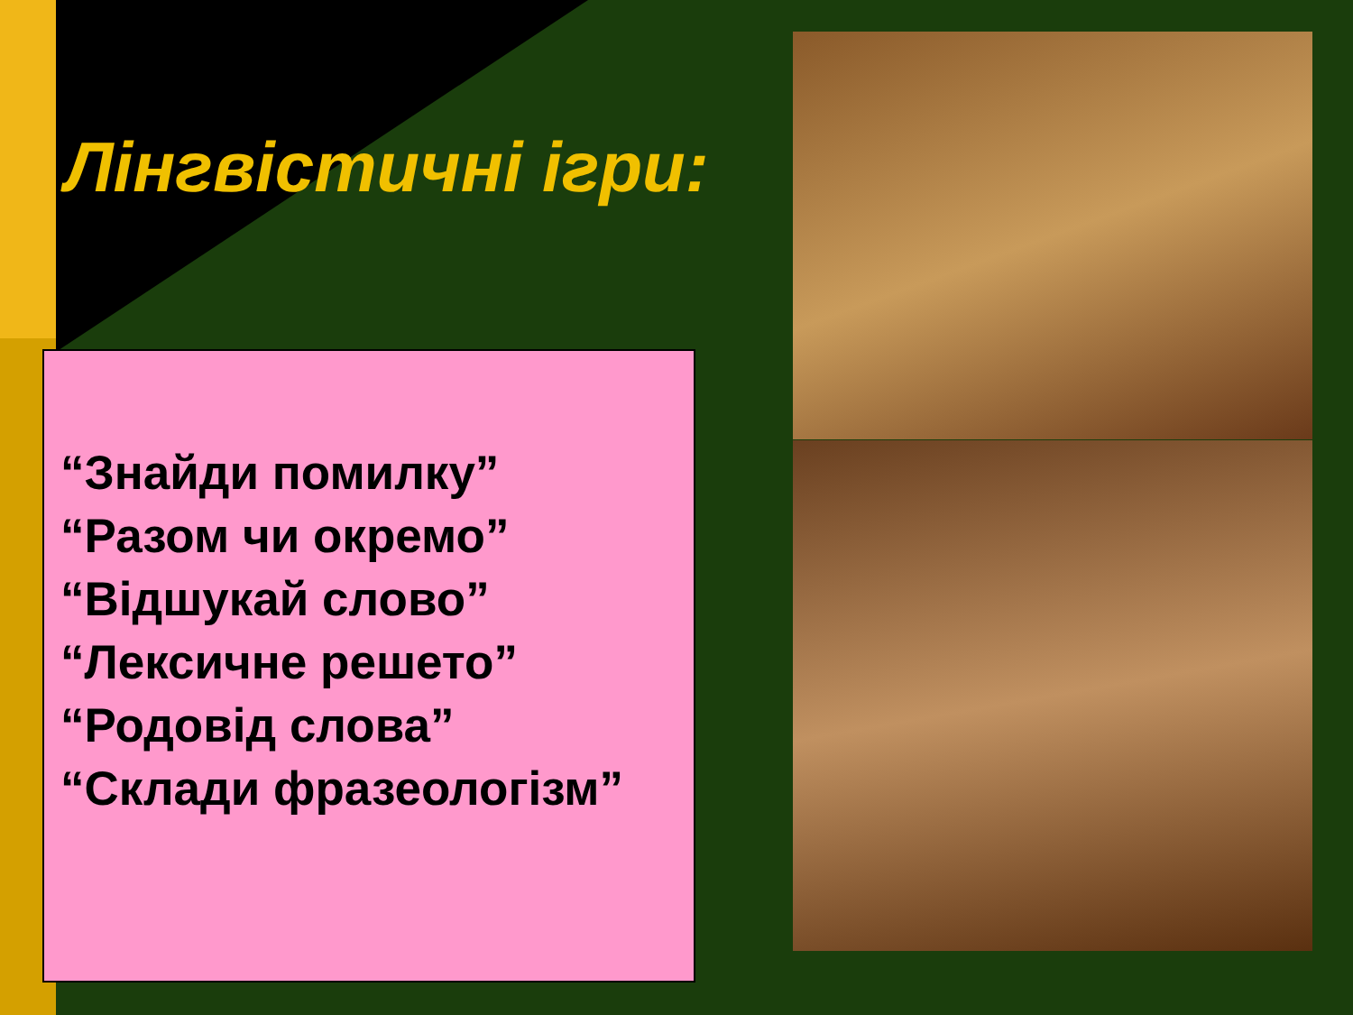Лінгвістичні ігри:
“Знайди помилку”
“Разом чи окремо”
“Відшукай слово”
“Лексичне решето”
“Родовід слова”
“Склади фразеологізм”